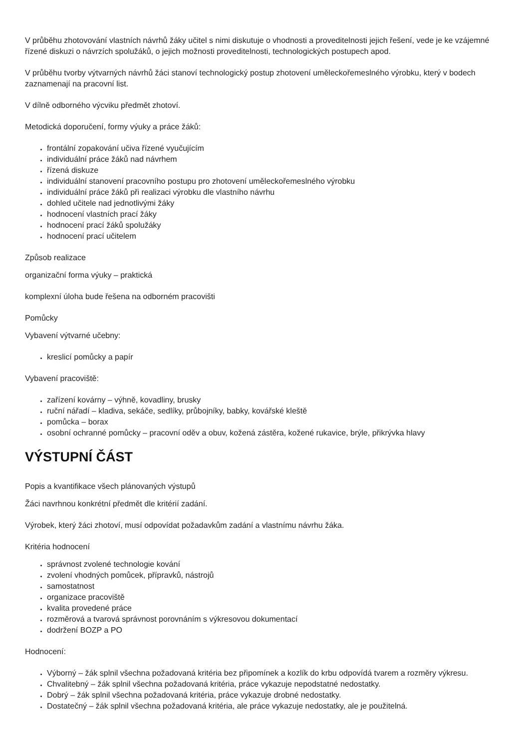V průběhu zhotovování vlastních návrhů žáky učitel s nimi diskutuje o vhodnosti a proveditelnosti jejich řešení, vede je ke vzájemné řízené diskuzi o návrzích spolužáků, o jejich možnosti proveditelnosti, technologických postupech apod.
V průběhu tvorby výtvarných návrhů žáci stanoví technologický postup zhotovení uměleckořemeslného výrobku, který v bodech zaznamenají na pracovní list.
V dílně odborného výcviku předmět zhotoví.
Metodická doporučení, formy výuky a práce žáků:
frontální zopakování učiva řízené vyučujícím
individuální práce žáků nad návrhem
řízená diskuze
individuální stanovení pracovního postupu pro zhotovení uměleckořemeslného výrobku
individuální práce žáků při realizaci výrobku dle vlastního návrhu
dohled učitele nad jednotlivými žáky
hodnocení vlastních prací žáky
hodnocení prací žáků spolužáky
hodnocení prací učitelem
Způsob realizace
organizační forma výuky – praktická
komplexní úloha bude řešena na odborném pracovišti
Pomůcky
Vybavení výtvarné učebny:
kreslicí pomůcky a papír
Vybavení pracoviště:
zařízení kovárny – výhně, kovadliny, brusky
ruční nářadí – kladiva, sekáče, sedlíky, průbojníky, babky, kovářské kleště
pomůcka – borax
osobní ochranné pomůcky – pracovní oděv a obuv, kožená zástěra, kožené rukavice, brýle, přikrývka hlavy
VÝSTUPNÍ ČÁST
Popis a kvantifikace všech plánovaných výstupů
Žáci navrhnou konkrétní předmět dle kritérií zadání.
Výrobek, který žáci zhotoví, musí odpovídat požadavkům zadání a vlastnímu návrhu žáka.
Kritéria hodnocení
správnost zvolené technologie kování
zvolení vhodných pomůcek, přípravků, nástrojů
samostatnost
organizace pracoviště
kvalita provedené práce
rozměrová a tvarová správnost porovnáním s výkresovou dokumentací
dodržení BOZP a PO
Hodnocení:
Výborný – žák splnil všechna požadovaná kritéria bez připomínek a kozlík do krbu odpovídá tvarem a rozměry výkresu.
Chvalitebný – žák splnil všechna požadovaná kritéria, práce vykazuje nepodstatné nedostatky.
Dobrý – žák splnil všechna požadovaná kritéria, práce vykazuje drobné nedostatky.
Dostatečný – žák splnil všechna požadovaná kritéria, ale práce vykazuje nedostatky, ale je použitelná.